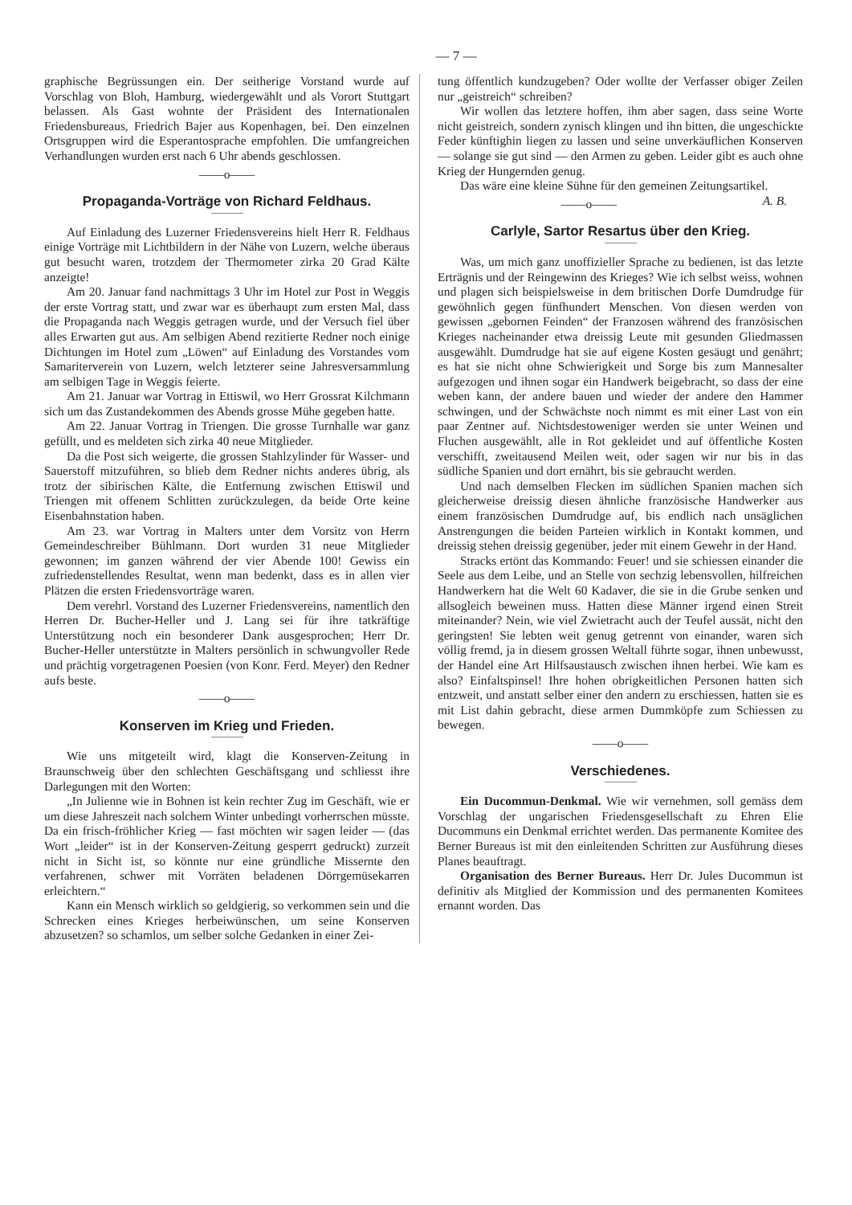— 7 —
graphische Begrüssungen ein. Der seitherige Vorstand wurde auf Vorschlag von Bloh, Hamburg, wiedergewählt und als Vorort Stuttgart belassen. Als Gast wohnte der Präsident des Internationalen Friedensbureaus, Friedrich Bajer aus Kopenhagen, bei. Den einzelnen Ortsgruppen wird die Esperantosprache empfohlen. Die umfangreichen Verhandlungen wurden erst nach 6 Uhr abends geschlossen.
——o——
Propaganda-Vorträge von Richard Feldhaus.
Auf Einladung des Luzerner Friedensvereins hielt Herr R. Feldhaus einige Vorträge mit Lichtbildern in der Nähe von Luzern, welche überaus gut besucht waren, trotzdem der Thermometer zirka 20 Grad Kälte anzeigte!
Am 20. Januar fand nachmittags 3 Uhr im Hotel zur Post in Weggis der erste Vortrag statt, und zwar war es überhaupt zum ersten Mal, dass die Propaganda nach Weggis getragen wurde, und der Versuch fiel über alles Erwarten gut aus. Am selbigen Abend rezitierte Redner noch einige Dichtungen im Hotel zum „Löwen“ auf Einladung des Vorstandes vom Samariterverein von Luzern, welch letzterer seine Jahresversammlung am selbigen Tage in Weggis feierte.
Am 21. Januar war Vortrag in Ettiswil, wo Herr Grossrat Kilchmann sich um das Zustandekommen des Abends grosse Mühe gegeben hatte.
Am 22. Januar Vortrag in Triengen. Die grosse Turnhalle war ganz gefüllt, und es meldeten sich zirka 40 neue Mitglieder.
Da die Post sich weigerte, die grossen Stahlzylinder für Wasser- und Sauerstoff mitzuführen, so blieb dem Redner nichts anderes übrig, als trotz der sibirischen Kälte, die Entfernung zwischen Ettiswil und Triengen mit offenem Schlitten zurückzulegen, da beide Orte keine Eisenbahnstation haben.
Am 23. war Vortrag in Malters unter dem Vorsitz von Herrn Gemeindeschreiber Bühlmann. Dort wurden 31 neue Mitglieder gewonnen; im ganzen während der vier Abende 100! Gewiss ein zufriedenstellendes Resultat, wenn man bedenkt, dass es in allen vier Plätzen die ersten Friedensvorträge waren.
Dem verehrl. Vorstand des Luzerner Friedensvereins, namentlich den Herren Dr. Bucher-Heller und J. Lang sei für ihre tatkräftige Unterstützung noch ein besonderer Dank ausgesprochen; Herr Dr. Bucher-Heller unterstützte in Malters persönlich in schwungvoller Rede und prächtig vorgetragenen Poesien (von Konr. Ferd. Meyer) den Redner aufs beste.
——o——
Konserven im Krieg und Frieden.
Wie uns mitgeteilt wird, klagt die Konserven-Zeitung in Braunschweig über den schlechten Geschäftsgang und schliesst ihre Darlegungen mit den Worten:
„In Julienne wie in Bohnen ist kein rechter Zug im Geschäft, wie er um diese Jahreszeit nach solchem Winter unbedingt vorherrschen müsste. Da ein frisch-fröhlicher Krieg — fast möchten wir sagen leider — (das Wort „leider“ ist in der Konserven-Zeitung gesperrt gedruckt) zurzeit nicht in Sicht ist, so könnte nur eine gründliche Missernte den verfahrenen, schwer mit Vorräten beladenen Dörrgemüsekarren erleichtern.“
Kann ein Mensch wirklich so geldgierig, so verkommen sein und die Schrecken eines Krieges herbeiwünschen, um seine Konserven abzusetzen? so schamlos, um selber solche Gedanken in einer Zei-
tung öffentlich kundzugeben? Oder wollte der Verfasser obiger Zeilen nur „geistreich“ schreiben?
Wir wollen das letztere hoffen, ihm aber sagen, dass seine Worte nicht geistreich, sondern zynisch klingen und ihn bitten, die ungeschickte Feder künftighin liegen zu lassen und seine unverkäuflichen Konserven — solange sie gut sind — den Armen zu geben. Leider gibt es auch ohne Krieg der Hungernden genug.
Das wäre eine kleine Sühne für den gemeinen Zeitungsartikel. A. B.
——o——
Carlyle, Sartor Resartus über den Krieg.
Was, um mich ganz unoffizieller Sprache zu bedienen, ist das letzte Erträgnis und der Reingewinn des Krieges? Wie ich selbst weiss, wohnen und plagen sich beispielsweise in dem britischen Dorfe Dumdrudge für gewöhnlich gegen fünfhundert Menschen. Von diesen werden von gewissen „gebornen Feinden“ der Franzosen während des französischen Krieges nacheinander etwa dreissig Leute mit gesunden Gliedmassen ausgewählt. Dumdrudge hat sie auf eigene Kosten gesäugt und genährt; es hat sie nicht ohne Schwierigkeit und Sorge bis zum Mannesalter aufgezogen und ihnen sogar ein Handwerk beigebracht, so dass der eine weben kann, der andere bauen und wieder der andere den Hammer schwingen, und der Schwächste noch nimmt es mit einer Last von ein paar Zentner auf. Nichtsdestoweniger werden sie unter Weinen und Fluchen ausgewählt, alle in Rot gekleidet und auf öffentliche Kosten verschifft, zweitausend Meilen weit, oder sagen wir nur bis in das südliche Spanien und dort ernährt, bis sie gebraucht werden.
Und nach demselben Flecken im südlichen Spanien machen sich gleicherweise dreissig diesen ähnliche französische Handwerker aus einem französischen Dumdrudge auf, bis endlich nach unsäglichen Anstrengungen die beiden Parteien wirklich in Kontakt kommen, und dreissig stehen dreissig gegenüber, jeder mit einem Gewehr in der Hand.
Stracks ertönt das Kommando: Feuer! und sie schiessen einander die Seele aus dem Leibe, und an Stelle von sechzig lebensvollen, hilfreichen Handwerkern hat die Welt 60 Kadaver, die sie in die Grube senken und allsogleich beweinen muss. Hatten diese Männer irgend einen Streit miteinander? Nein, wie viel Zwietracht auch der Teufel aussät, nicht den geringsten! Sie lebten weit genug getrennt von einander, waren sich völlig fremd, ja in diesem grossen Weltall führte sogar, ihnen unbewusst, der Handel eine Art Hilfsaustausch zwischen ihnen herbei. Wie kam es also? Einfaltspinsel! Ihre hohen obrigkeitlichen Personen hatten sich entzweit, und anstatt selber einer den andern zu erschiessen, hatten sie es mit List dahin gebracht, diese armen Dummköpfe zum Schiessen zu bewegen.
——o——
Verschiedenes.
Ein Ducommun-Denkmal. Wie wir vernehmen, soll gemäss dem Vorschlag der ungarischen Friedensgesellschaft zu Ehren Elie Ducommuns ein Denkmal errichtet werden. Das permanente Komitee des Berner Bureaus ist mit den einleitenden Schritten zur Ausführung dieses Planes beauftragt.
Organisation des Berner Bureaus. Herr Dr. Jules Ducommun ist definitiv als Mitglied der Kommission und des permanenten Komitees ernannt worden. Das